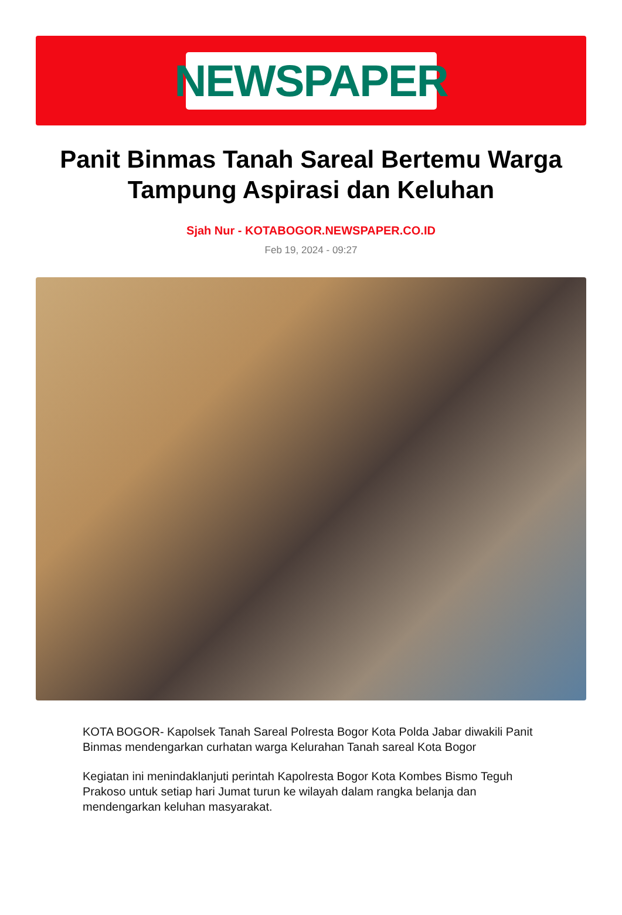NEWSPAPER
Panit Binmas Tanah Sareal Bertemu Warga Tampung Aspirasi dan Keluhan
Sjah Nur - KOTABOGOR.NEWSPAPER.CO.ID
Feb 19, 2024 - 09:27
KOTA BOGOR- Kapolsek Tanah Sareal Polresta Bogor Kota Polda Jabar diwakili Panit Binmas mendengarkan curhatan warga Kelurahan Tanah sareal Kota Bogor
Kegiatan ini menindaklanjuti perintah Kapolresta Bogor Kota Kombes Bismo Teguh Prakoso untuk setiap hari Jumat turun ke wilayah dalam rangka belanja dan mendengarkan keluhan masyarakat.